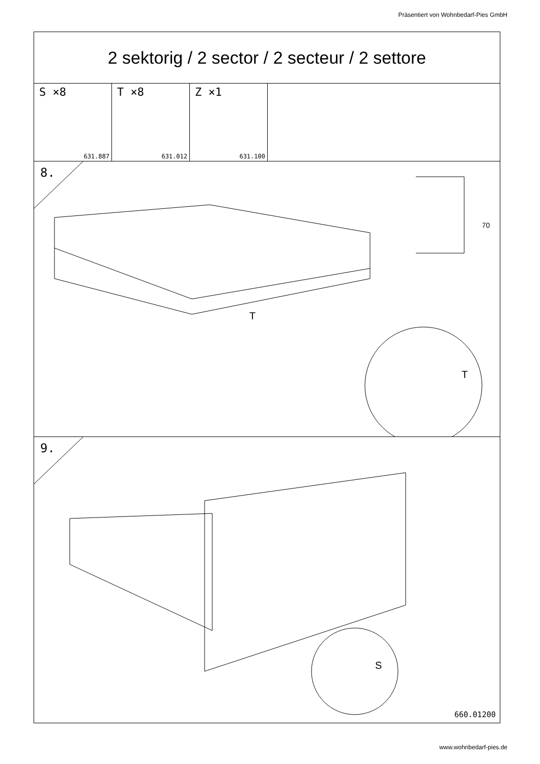Präsentiert von Wohnbedarf-Pies GmbH
2 sektorig / 2 sector / 2 secteur / 2 settore
S ×8
631.887
T ×8
631.012
Z ×1
631.100
8.
T
T
70
9.
S
660.01200
www.wohnbedarf-pies.de